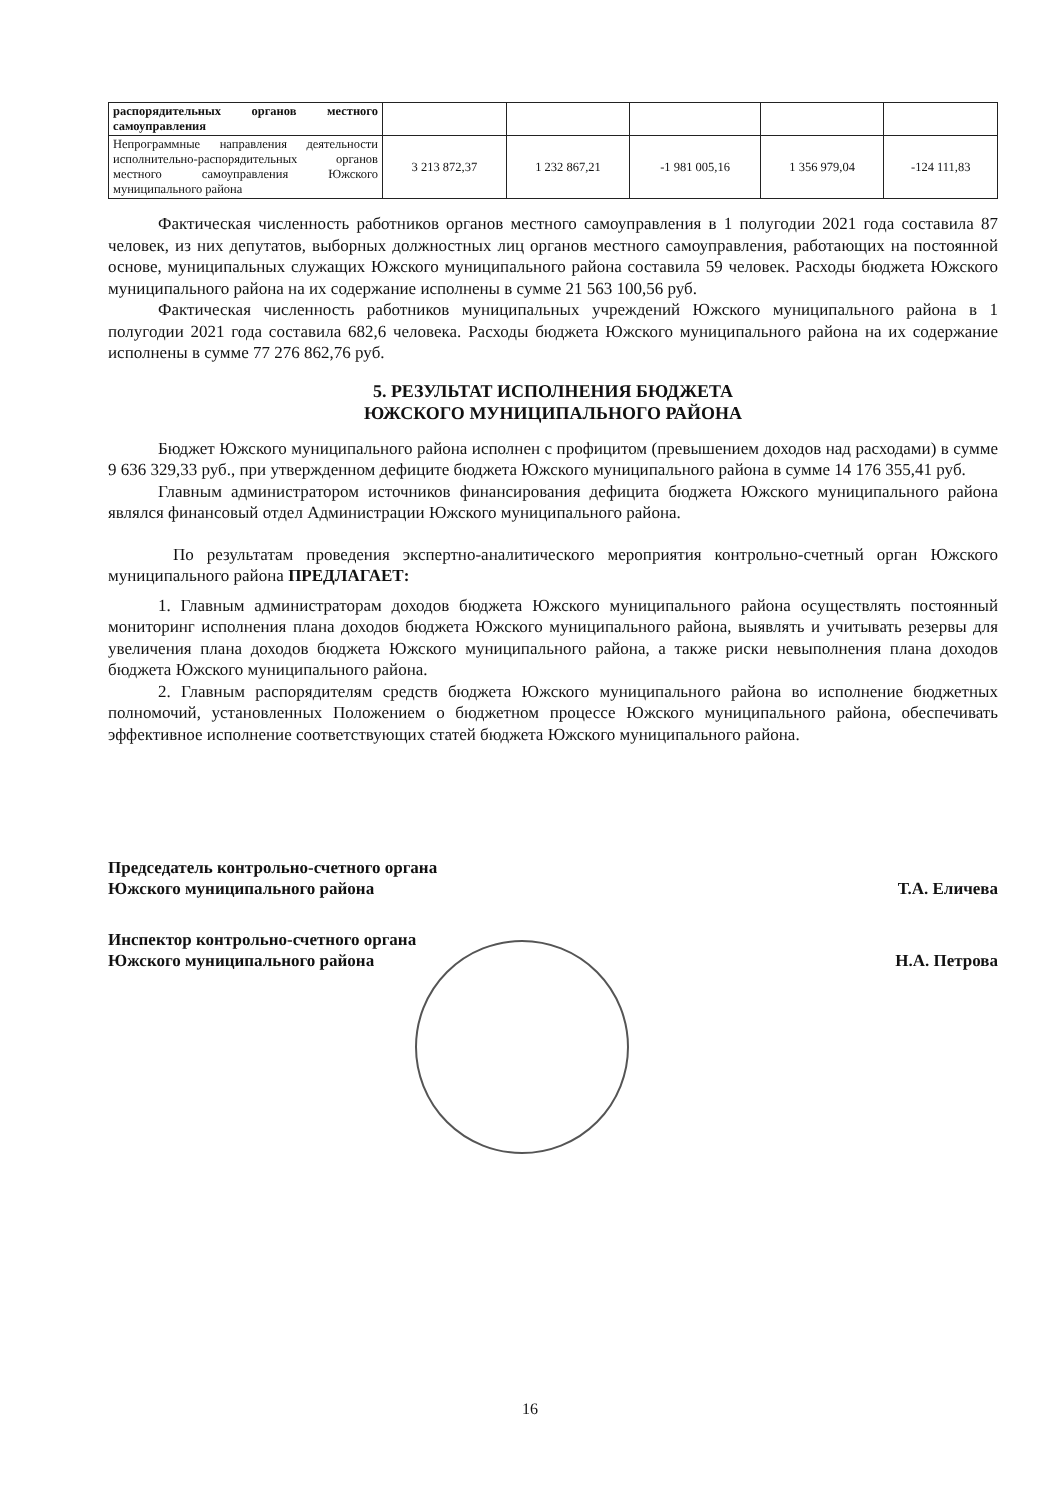| распорядительных органов местного самоуправления | | | | | |
| Непрограммные направления деятельности исполнительно-распорядительных органов местного самоуправления Южского муниципального района | 3 213 872,37 | 1 232 867,21 | -1 981 005,16 | 1 356 979,04 | -124 111,83 |
Фактическая численность работников органов местного самоуправления в 1 полугодии 2021 года составила 87 человек, из них депутатов, выборных должностных лиц органов местного самоуправления, работающих на постоянной основе, муниципальных служащих Южского муниципального района составила 59 человек. Расходы бюджета Южского муниципального района на их содержание исполнены в сумме 21 563 100,56 руб.
Фактическая численность работников муниципальных учреждений Южского муниципального района в 1 полугодии 2021 года составила 682,6 человека. Расходы бюджета Южского муниципального района на их содержание исполнены в сумме 77 276 862,76 руб.
5. РЕЗУЛЬТАТ ИСПОЛНЕНИЯ БЮДЖЕТА
ЮЖСКОГО МУНИЦИПАЛЬНОГО РАЙОНА
Бюджет Южского муниципального района исполнен с профицитом (превышением доходов над расходами) в сумме 9 636 329,33 руб., при утвержденном дефиците бюджета Южского муниципального района в сумме 14 176 355,41 руб.
Главным администратором источников финансирования дефицита бюджета Южского муниципального района являлся финансовый отдел Администрации Южского муниципального района.
По результатам проведения экспертно-аналитического мероприятия контрольно-счетный орган Южского муниципального района ПРЕДЛАГАЕТ:
1. Главным администраторам доходов бюджета Южского муниципального района осуществлять постоянный мониторинг исполнения плана доходов бюджета Южского муниципального района, выявлять и учитывать резервы для увеличения плана доходов бюджета Южского муниципального района, а также риски невыполнения плана доходов бюджета Южского муниципального района.
2. Главным распорядителям средств бюджета Южского муниципального района во исполнение бюджетных полномочий, установленных Положением о бюджетном процессе Южского муниципального района, обеспечивать эффективное исполнение соответствующих статей бюджета Южского муниципального района.
Председатель контрольно-счетного органа
Южского муниципального района Т.А. Еличева
Инспектор контрольно-счетного органа
Южского муниципального района Н.А. Петрова
16